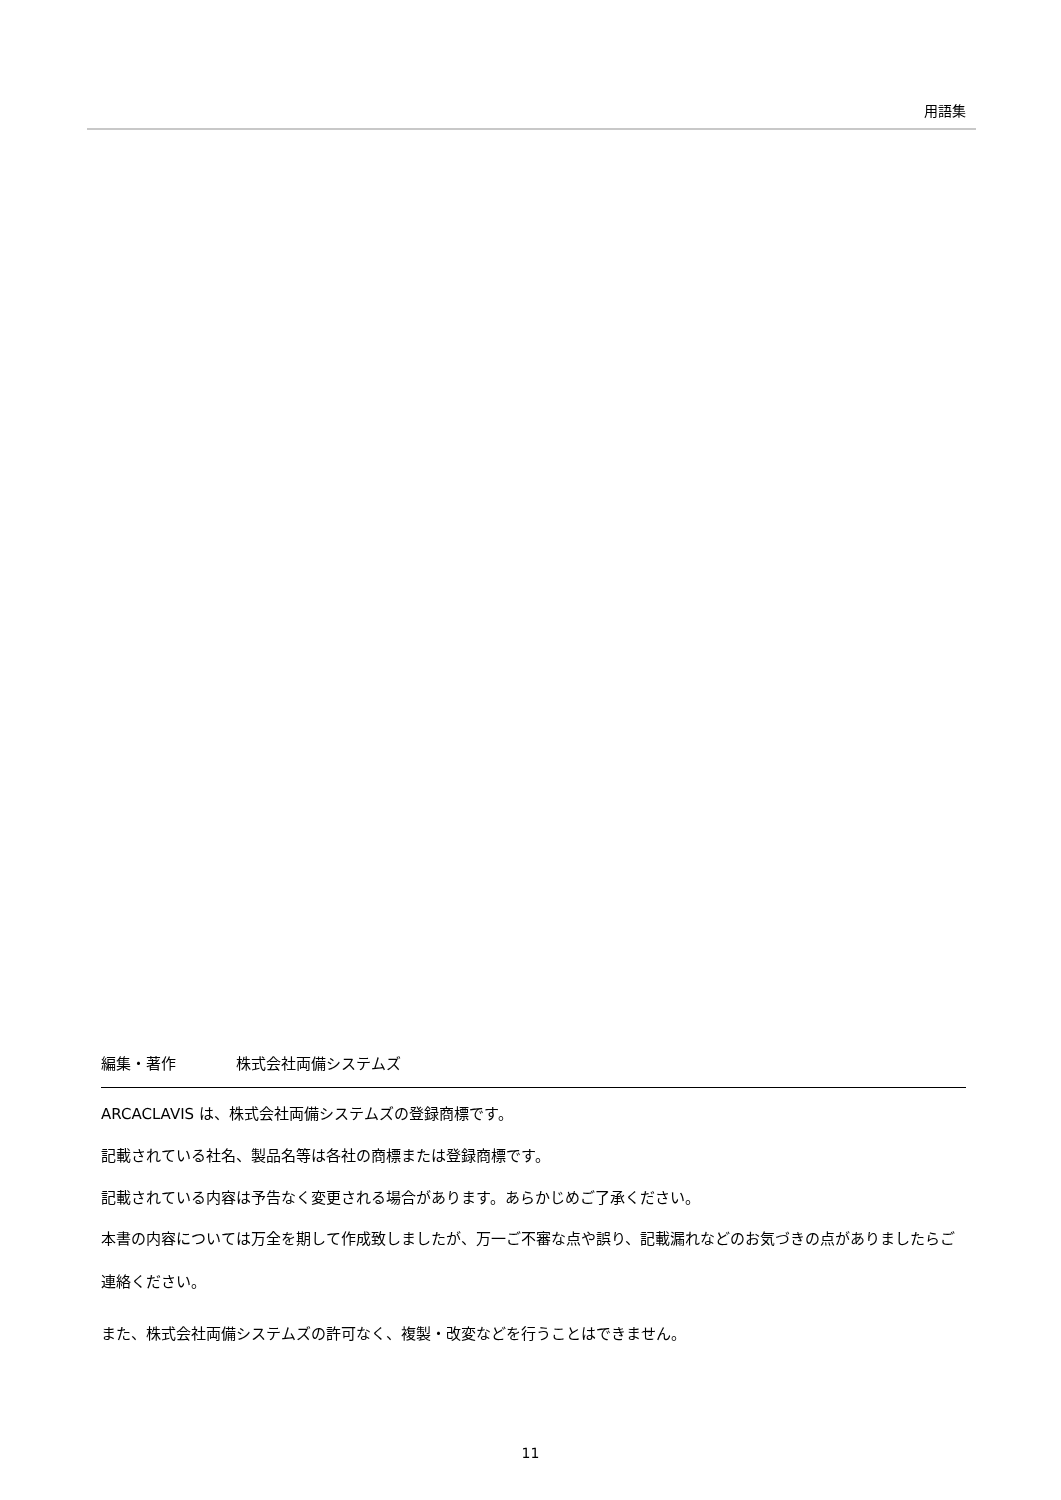用語集
編集・著作 株式会社両備システムズ
ARCACLAVIS は、株式会社両備システムズの登録商標です。
記載されている社名、製品名等は各社の商標または登録商標です。
記載されている内容は予告なく変更される場合があります。あらかじめご了承ください。
本書の内容については万全を期して作成致しましたが、万一ご不審な点や誤り、記載漏れなどのお気づきの点がありましたらご連絡ください。
また、株式会社両備システムズの許可なく、複製・改変などを行うことはできません。
11